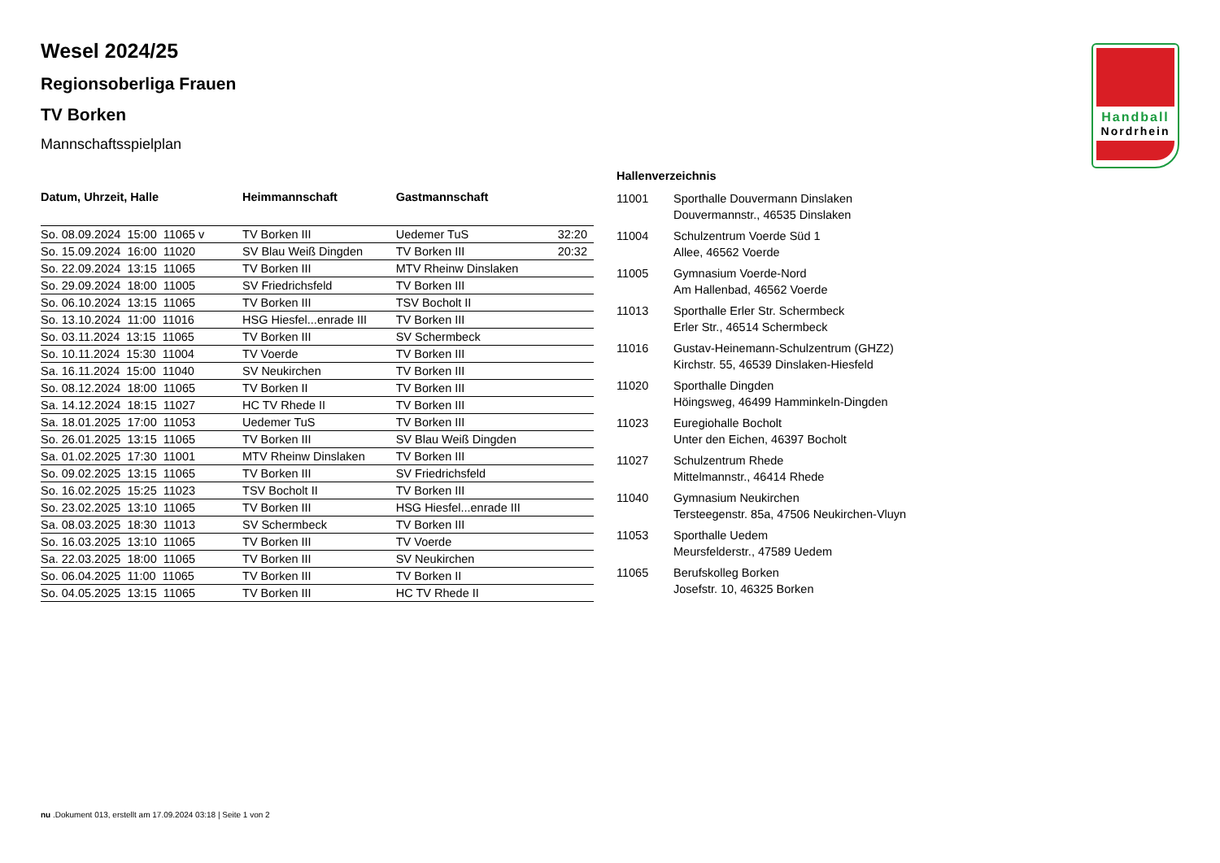Handball
Nordrhein
Wesel 2024/25
Regionsoberliga Frauen
TV Borken
Mannschaftsspielplan
| Datum, Uhrzeit, Halle | Heimmannschaft | Gastmannschaft | |
| --- | --- | --- | --- |
| So. 08.09.2024 15:00 11065 v | TV Borken III | Uedemer TuS | 32:20 |
| So. 15.09.2024 16:00 11020 | SV Blau Weiß Dingden | TV Borken III | 20:32 |
| So. 22.09.2024 13:15 11065 | TV Borken III | MTV Rheinw Dinslaken | |
| So. 29.09.2024 18:00 11005 | SV Friedrichsfeld | TV Borken III | |
| So. 06.10.2024 13:15 11065 | TV Borken III | TSV Bocholt II | |
| So. 13.10.2024 11:00 11016 | HSG Hiesfel...enrade III | TV Borken III | |
| So. 03.11.2024 13:15 11065 | TV Borken III | SV Schermbeck | |
| So. 10.11.2024 15:30 11004 | TV Voerde | TV Borken III | |
| Sa. 16.11.2024 15:00 11040 | SV Neukirchen | TV Borken III | |
| So. 08.12.2024 18:00 11065 | TV Borken II | TV Borken III | |
| Sa. 14.12.2024 18:15 11027 | HC TV Rhede II | TV Borken III | |
| Sa. 18.01.2025 17:00 11053 | Uedemer TuS | TV Borken III | |
| So. 26.01.2025 13:15 11065 | TV Borken III | SV Blau Weiß Dingden | |
| Sa. 01.02.2025 17:30 11001 | MTV Rheinw Dinslaken | TV Borken III | |
| So. 09.02.2025 13:15 11065 | TV Borken III | SV Friedrichsfeld | |
| So. 16.02.2025 15:25 11023 | TSV Bocholt II | TV Borken III | |
| So. 23.02.2025 13:10 11065 | TV Borken III | HSG Hiesfel...enrade III | |
| Sa. 08.03.2025 18:30 11013 | SV Schermbeck | TV Borken III | |
| So. 16.03.2025 13:10 11065 | TV Borken III | TV Voerde | |
| Sa. 22.03.2025 18:00 11065 | TV Borken III | SV Neukirchen | |
| So. 06.04.2025 11:00 11065 | TV Borken III | TV Borken II | |
| So. 04.05.2025 13:15 11065 | TV Borken III | HC TV Rhede II | |
Hallenverzeichnis
| 11001 | Sporthalle Douvermann Dinslaken Douvermannstr., 46535 Dinslaken |
| 11004 | Schulzentrum Voerde Süd 1 Allee, 46562 Voerde |
| 11005 | Gymnasium Voerde-Nord Am Hallenbad, 46562 Voerde |
| 11013 | Sporthalle Erler Str. Schermbeck Erler Str., 46514 Schermbeck |
| 11016 | Gustav-Heinemann-Schulzentrum (GHZ2) Kirchstr. 55, 46539 Dinslaken-Hiesfeld |
| 11020 | Sporthalle Dingden Höingsweg, 46499 Hamminkeln-Dingden |
| 11023 | Euregiohalle Bocholt Unter den Eichen, 46397 Bocholt |
| 11027 | Schulzentrum Rhede Mittelmannstr., 46414 Rhede |
| 11040 | Gymnasium Neukirchen Tersteegenstr. 85a, 47506 Neukirchen-Vluyn |
| 11053 | Sporthalle Uedem Meursfelderstr., 47589 Uedem |
| 11065 | Berufskolleg Borken Josefstr. 10, 46325 Borken |
nu .Dokument 013, erstellt am 17.09.2024 03:18 | Seite 1 von 2